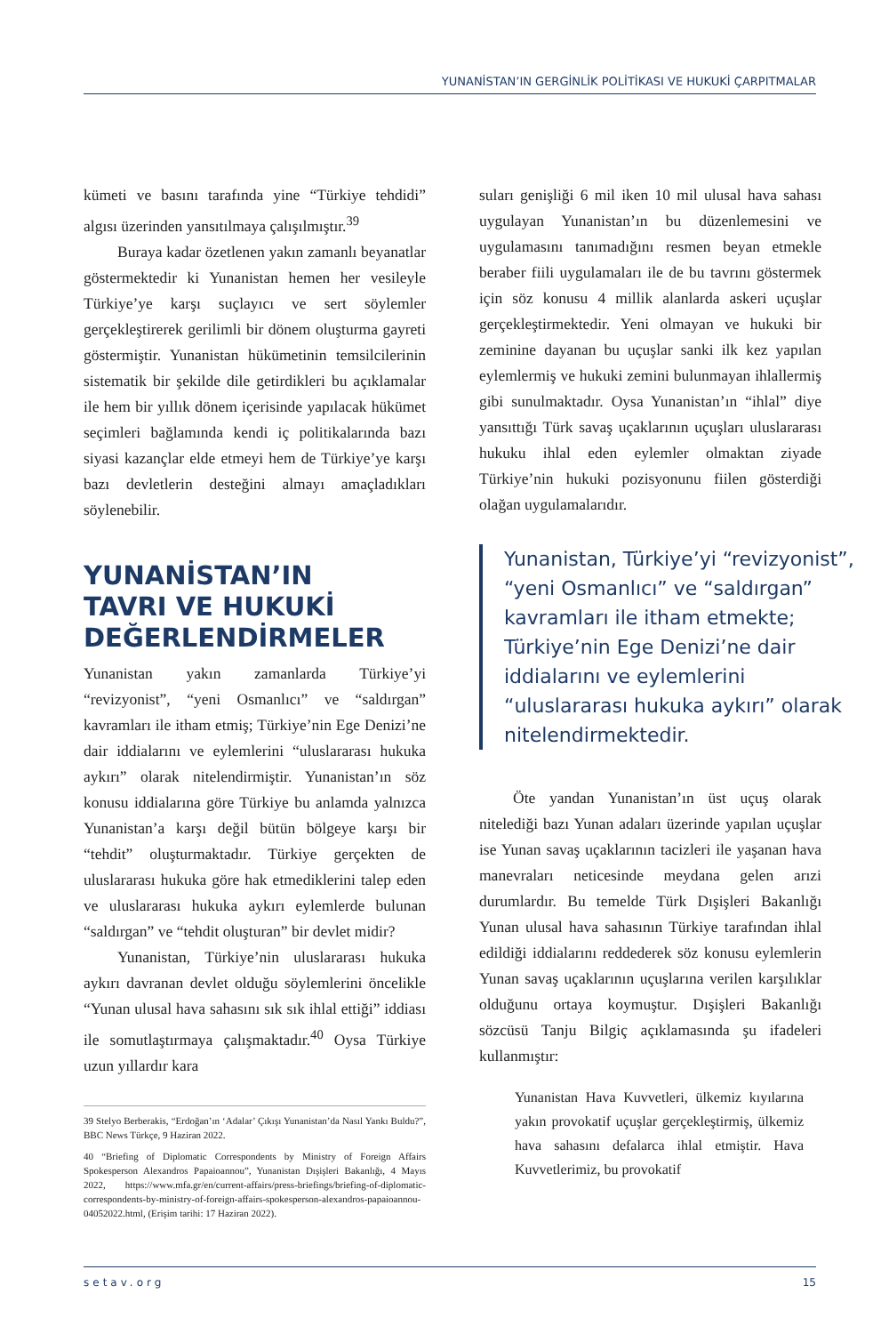YUNANİSTAN’IN GERGİNLİK POLİTİKASI VE HUKUKİ ÇARPITMALAR
kümeti ve basını tarafında yine “Türkiye tehdidi” algısı üzerinden yansıtılmaya çalışılmıştır.<sup>39</sup>
Buraya kadar özetlenen yakın zamanlı beyanatlar göstermektedir ki Yunanistan hemen her vesileyle Türkiye’ye karşı suçlayıcı ve sert söylemler gerçekleştirerek gerilimli bir dönem oluşturma gayreti göstermiştir. Yunanistan hükümetinin temsilcilerinin sistematik bir şekilde dile getirdikleri bu açıklamalar ile hem bir yıllık dönem içerisinde yapılacak hükümet seçimleri bağlamında kendi iç politikalarında bazı siyasi kazançlar elde etmeyi hem de Türkiye’ye karşı bazı devletlerin desteğini almayı amaçladıkları söylenebilir.
YUNANİSTAN’IN
TAVRI VE HUKUKİ
DEĞERLENDİRMELER
Yunanistan yakın zamanlarda Türkiye’yi “revizyonist”, “yeni Osmanlıcı” ve “saldırgan” kavramları ile itham etmiş; Türkiye’nin Ege Denizi’ne dair iddialarını ve eylemlerini “uluslararası hukuka aykırı” olarak nitelendirmiştir. Yunanistan’ın söz konusu iddialarına göre Türkiye bu anlamda yalnızca Yunanistan’a karşı değil bütün bölgeye karşı bir “tehdit” oluşturmaktadır. Türkiye gerçekten de uluslararası hukuka göre hak etmediklerini talep eden ve uluslararası hukuka aykırı eylemlerde bulunan “saldırgan” ve “tehdit oluşturan” bir devlet midir?
Yunanistan, Türkiye’nin uluslararası hukuka aykırı davranan devlet olduğu söylemlerini öncelikle “Yunan ulusal hava sahasını sık sık ihlal ettiği” iddiası ile somutlaştırmaya çalışmaktadır.<sup>40</sup> Oysa Türkiye uzun yıllardır kara
39 Stelyo Berberakis, “Erdoğan’ın ‘Adalar’ Çıkışı Yunanistan’da Nasıl Yankı Buldu?”, BBC News Türkçe, 9 Haziran 2022.
40 “Briefing of Diplomatic Correspondents by Ministry of Foreign Affairs Spokesperson Alexandros Papaioannou”, Yunanistan Dışişleri Bakanlığı, 4 Mayıs 2022, https://www.mfa.gr/en/current-affairs/press-briefings/briefing-of-diplomatic-correspondents-by-ministry-of-foreign-affairs-spokesperson-alexandros-papaioannou-04052022.html, (Erişim tarihi: 17 Haziran 2022).
suları genişliği 6 mil iken 10 mil ulusal hava sahası uygulayan Yunanistan’ın bu düzenlemesini ve uygulamasını tanımadığını resmen beyan etmekle beraber fiili uygulamaları ile de bu tavrını göstermek için söz konusu 4 millik alanlarda askeri uçuşlar gerçekleştirmektedir. Yeni olmayan ve hukuki bir zeminine dayanan bu uçuşlar sanki ilk kez yapılan eylemlermiş ve hukuki zemini bulunmayan ihlallermiş gibi sunulmaktadır. Oysa Yunanistan’ın “ihlal” diye yansıttığı Türk savaş uçaklarının uçuşları uluslararası hukuku ihlal eden eylemler olmaktan ziyade Türkiye’nin hukuki pozisyonunu fiilen gösterdiği olağan uygulamalarıdır.
Yunanistan, Türkiye’yi “revizyonist”, “yeni Osmanlıcı” ve “saldırgan” kavramları ile itham etmekte; Türkiye’nin Ege Denizi’ne dair iddialarını ve eylemlerini “uluslararası hukuka aykırı” olarak nitelendirmektedir.
Öte yandan Yunanistan’ın üst uçuş olarak nitelediği bazı Yunan adaları üzerinde yapılan uçuşlar ise Yunan savaş uçaklarının tacizleri ile yaşanan hava manevraları neticesinde meydana gelen arızi durumlardır. Bu temelde Türk Dışişleri Bakanlığı Yunan ulusal hava sahasının Türkiye tarafından ihlal edildiği iddialarını reddederek söz konusu eylemlerin Yunan savaş uçaklarının uçuşlarına verilen karşılıklar olduğunu ortaya koymuştur. Dışişleri Bakanlığı sözcüsü Tanju Bilgiç açıklamasında şu ifadeleri kullanmıştır:
Yunanistan Hava Kuvvetleri, ülkemiz kıyılarına yakın provokatif uçuşlar gerçekleştirmiş, ülkemiz hava sahasını defalarca ihlal etmiştir. Hava Kuvvetlerimiz, bu provokatif
setav.org 15